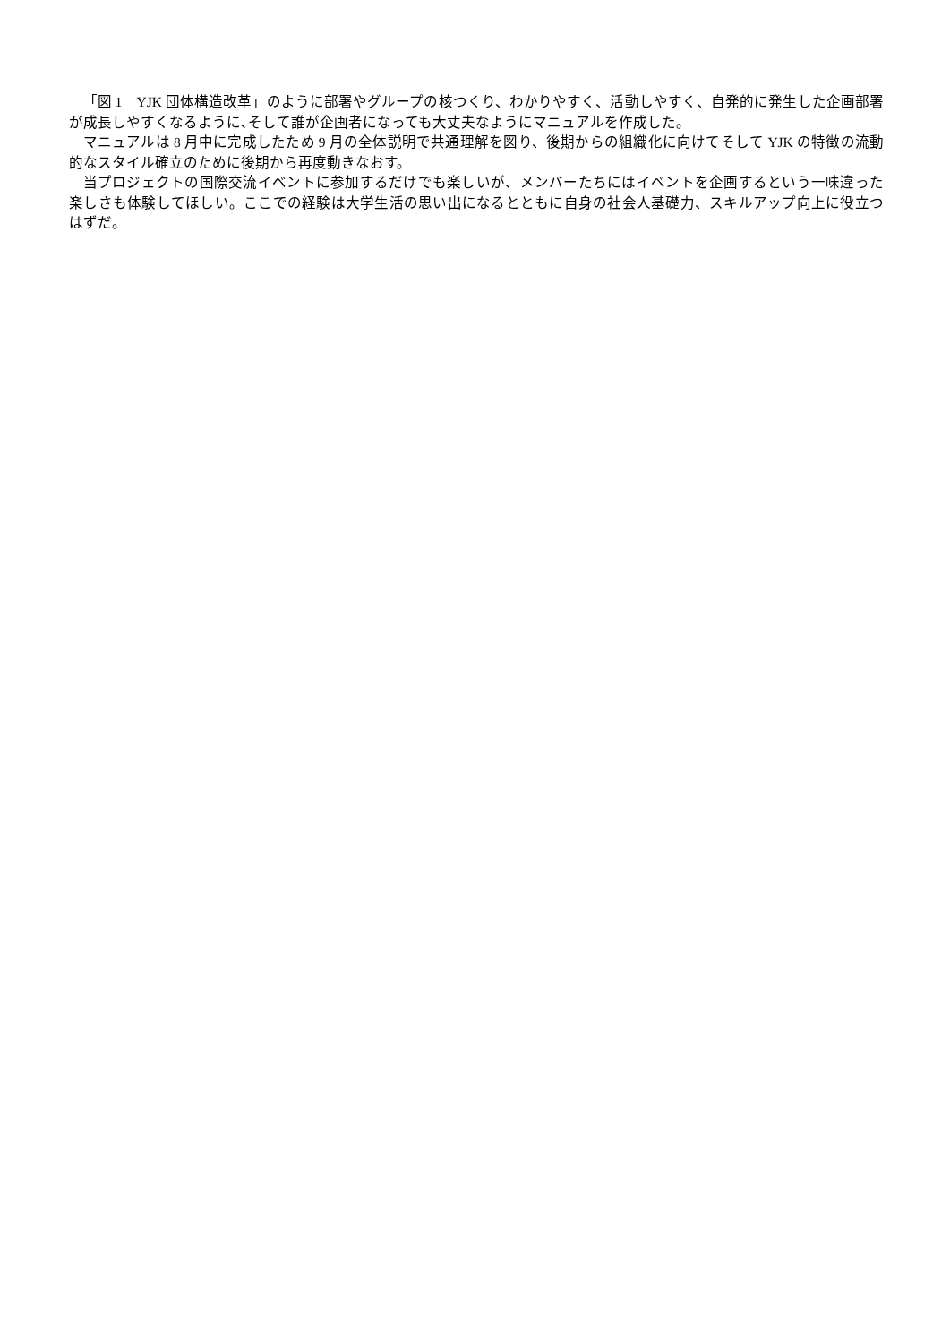「図 1　YJK 団体構造改革」のように部署やグループの核つくり、わかりやすく、活動しやすく、自発的に発生した企画部署が成長しやすくなるように､そして誰が企画者になっても大丈夫なようにマニュアルを作成した。
マニュアルは 8 月中に完成したため 9 月の全体説明で共通理解を図り、後期からの組織化に向けてそして YJK の特徴の流動的なスタイル確立のために後期から再度動きなおす。
当プロジェクトの国際交流イベントに参加するだけでも楽しいが、メンバーたちにはイベントを企画するという一味違った楽しさも体験してほしい。ここでの経験は大学生活の思い出になるとともに自身の社会人基礎力、スキルアップ向上に役立つはずだ。